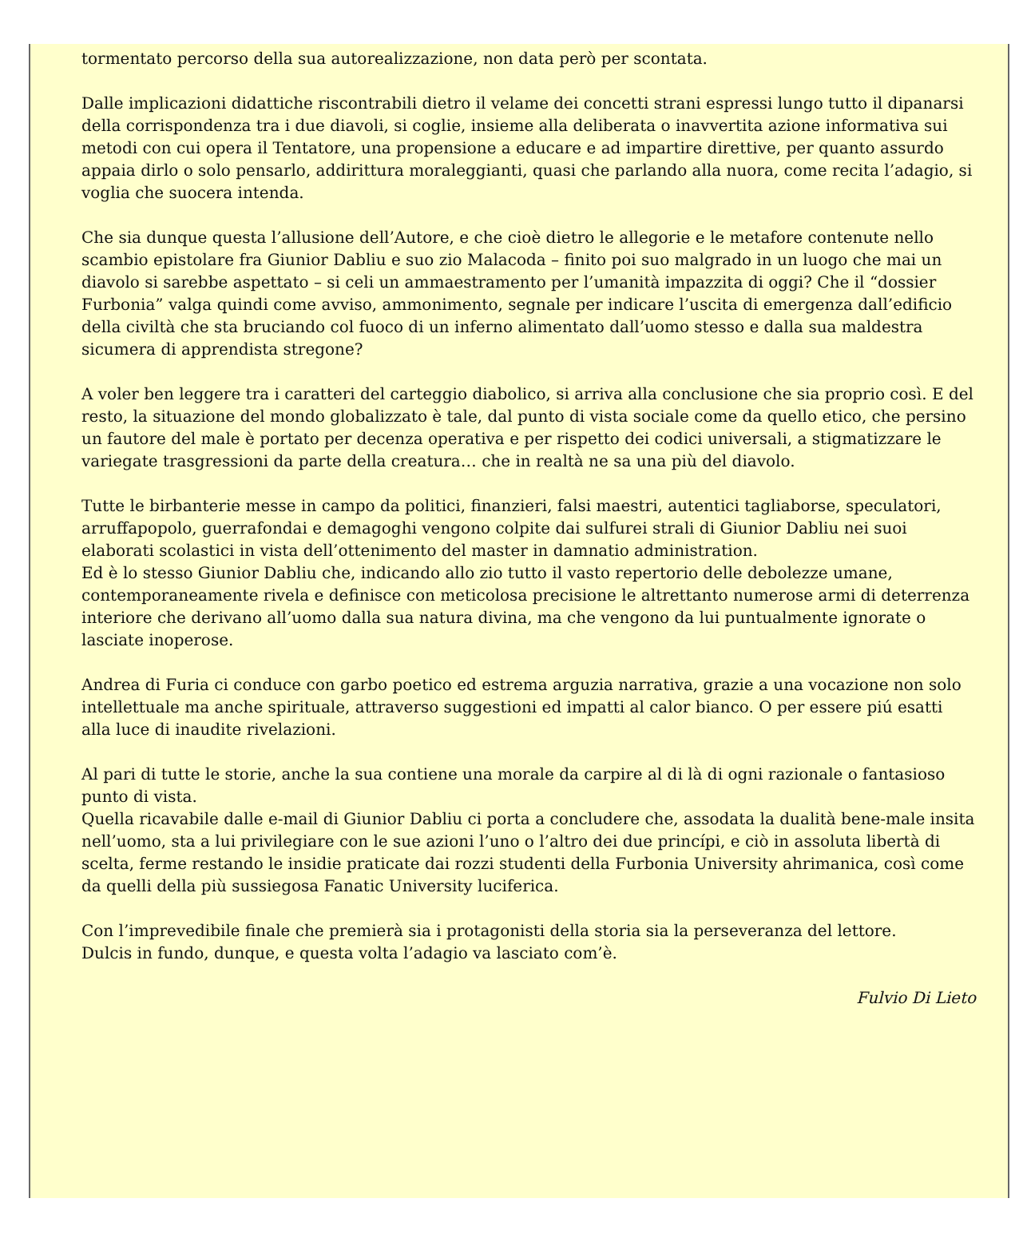tormentato percorso della sua autorealizzazione, non data però per scontata.
Dalle implicazioni didattiche riscontrabili dietro il velame dei concetti strani espressi lungo tutto il dipanarsi della corrispondenza tra i due diavoli, si coglie, insieme alla deliberata o inavvertita azione informativa sui metodi con cui opera il Tentatore, una propensione a educare e ad impartire direttive, per quanto assurdo appaia dirlo o solo pensarlo, addirittura moraleggianti, quasi che parlando alla nuora, come recita l’adagio, si voglia che suocera intenda.
Che sia dunque questa l’allusione dell’Autore, e che cioè dietro le allegorie e le metafore contenute nello scambio epistolare fra Giunior Dabliu e suo zio Malacoda – finito poi suo malgrado in un luogo che mai un diavolo si sarebbe aspettato – si celi un ammaestramento per l’umanità impazzita di oggi? Che il “dossier Furbonia” valga quindi come avviso, ammonimento, segnale per indicare l’uscita di emergenza dall’edificio della civiltà che sta bruciando col fuoco di un inferno alimentato dall’uomo stesso e dalla sua maldestra sicumera di apprendista stregone?
A voler ben leggere tra i caratteri del carteggio diabolico, si arriva alla conclusione che sia proprio così. E del resto, la situazione del mondo globalizzato è tale, dal punto di vista sociale come da quello etico, che persino un fautore del male è portato per decenza operativa e per rispetto dei codici universali, a stigmatizzare le variegate trasgressioni da parte della creatura… che in realtà ne sa una più del diavolo.
Tutte le birbanterie messe in campo da politici, finanzieri, falsi maestri, autentici tagliaborse, speculatori, arruffapopolo, guerrafondai e demagoghi vengono colpite dai sulfurei strali di Giunior Dabliu nei suoi elaborati scolastici in vista dell’ottenimento del master in damnatio administration.
Ed è lo stesso Giunior Dabliu che, indicando allo zio tutto il vasto repertorio delle debolezze umane, contemporaneamente rivela e definisce con meticolosa precisione le altrettanto numerose armi di deterrenza interiore che derivano all’uomo dalla sua natura divina, ma che vengono da lui puntualmente ignorate o lasciate inoperose.
Andrea di Furia ci conduce con garbo poetico ed estrema arguzia narrativa, grazie a una vocazione non solo intellettuale ma anche spirituale, attraverso suggestioni ed impatti al calor bianco. O per essere piú esatti alla luce di inaudite rivelazioni.
Al pari di tutte le storie, anche la sua contiene una morale da carpire al di là di ogni razionale o fantasioso punto di vista.
Quella ricavabile dalle e-mail di Giunior Dabliu ci porta a concludere che, assodata la dualità bene-male insita nell’uomo, sta a lui privilegiare con le sue azioni l’uno o l’altro dei due princípi, e ciò in assoluta libertà di scelta, ferme restando le insidie praticate dai rozzi studenti della Furbonia University ahrimanica, così come da quelli della più sussiegosa Fanatic University luciferica.
Con l’imprevedibile finale che premierà sia i protagonisti della storia sia la perseveranza del lettore.
Dulcis in fundo, dunque, e questa volta l’adagio va lasciato com’è.
Fulvio Di Lieto